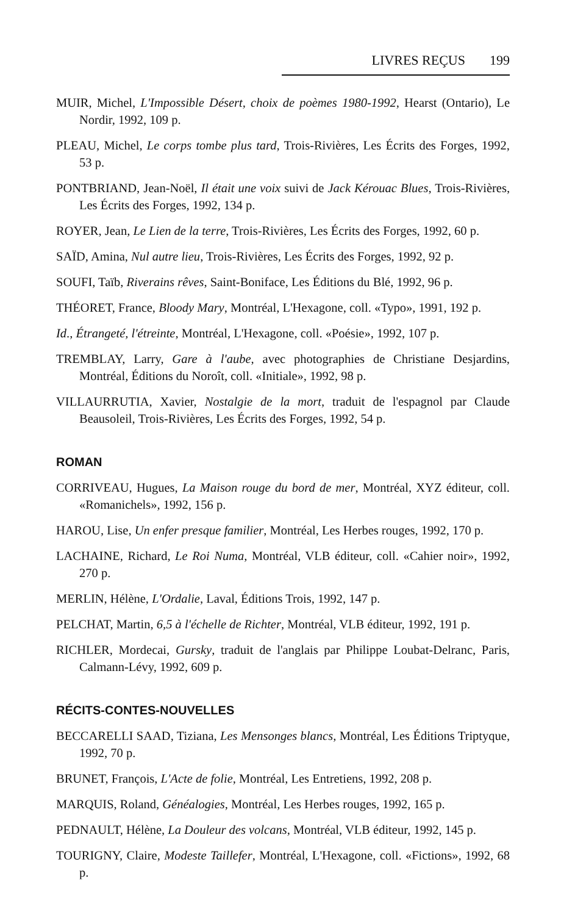LIVRES REÇUS 199
MUIR, Michel, L'Impossible Désert, choix de poèmes 1980-1992, Hearst (Ontario), Le Nordir, 1992, 109 p.
PLEAU, Michel, Le corps tombe plus tard, Trois-Rivières, Les Écrits des Forges, 1992, 53 p.
PONTBRIAND, Jean-Noël, Il était une voix suivi de Jack Kérouac Blues, Trois-Rivières, Les Écrits des Forges, 1992, 134 p.
ROYER, Jean, Le Lien de la terre, Trois-Rivières, Les Écrits des Forges, 1992, 60 p.
SAÏD, Amina, Nul autre lieu, Trois-Rivières, Les Écrits des Forges, 1992, 92 p.
SOUFI, Taïb, Riverains rêves, Saint-Boniface, Les Éditions du Blé, 1992, 96 p.
THÉORET, France, Bloody Mary, Montréal, L'Hexagone, coll. «Typo», 1991, 192 p.
Id., Étrangeté, l'étreinte, Montréal, L'Hexagone, coll. «Poésie», 1992, 107 p.
TREMBLAY, Larry, Gare à l'aube, avec photographies de Christiane Desjardins, Montréal, Éditions du Noroît, coll. «Initiale», 1992, 98 p.
VILLAURRUTIA, Xavier, Nostalgie de la mort, traduit de l'espagnol par Claude Beausoleil, Trois-Rivières, Les Écrits des Forges, 1992, 54 p.
ROMAN
CORRIVEAU, Hugues, La Maison rouge du bord de mer, Montréal, XYZ éditeur, coll. «Romanichels», 1992, 156 p.
HAROU, Lise, Un enfer presque familier, Montréal, Les Herbes rouges, 1992, 170 p.
LACHAINE, Richard, Le Roi Numa, Montréal, VLB éditeur, coll. «Cahier noir», 1992, 270 p.
MERLIN, Hélène, L'Ordalie, Laval, Éditions Trois, 1992, 147 p.
PELCHAT, Martin, 6,5 à l'échelle de Richter, Montréal, VLB éditeur, 1992, 191 p.
RICHLER, Mordecai, Gursky, traduit de l'anglais par Philippe Loubat-Delranc, Paris, Calmann-Lévy, 1992, 609 p.
RÉCITS-CONTES-NOUVELLES
BECCARELLI SAAD, Tiziana, Les Mensonges blancs, Montréal, Les Éditions Triptyque, 1992, 70 p.
BRUNET, François, L'Acte de folie, Montréal, Les Entretiens, 1992, 208 p.
MARQUIS, Roland, Généalogies, Montréal, Les Herbes rouges, 1992, 165 p.
PEDNAULT, Hélène, La Douleur des volcans, Montréal, VLB éditeur, 1992, 145 p.
TOURIGNY, Claire, Modeste Taillefer, Montréal, L'Hexagone, coll. «Fictions», 1992, 68 p.